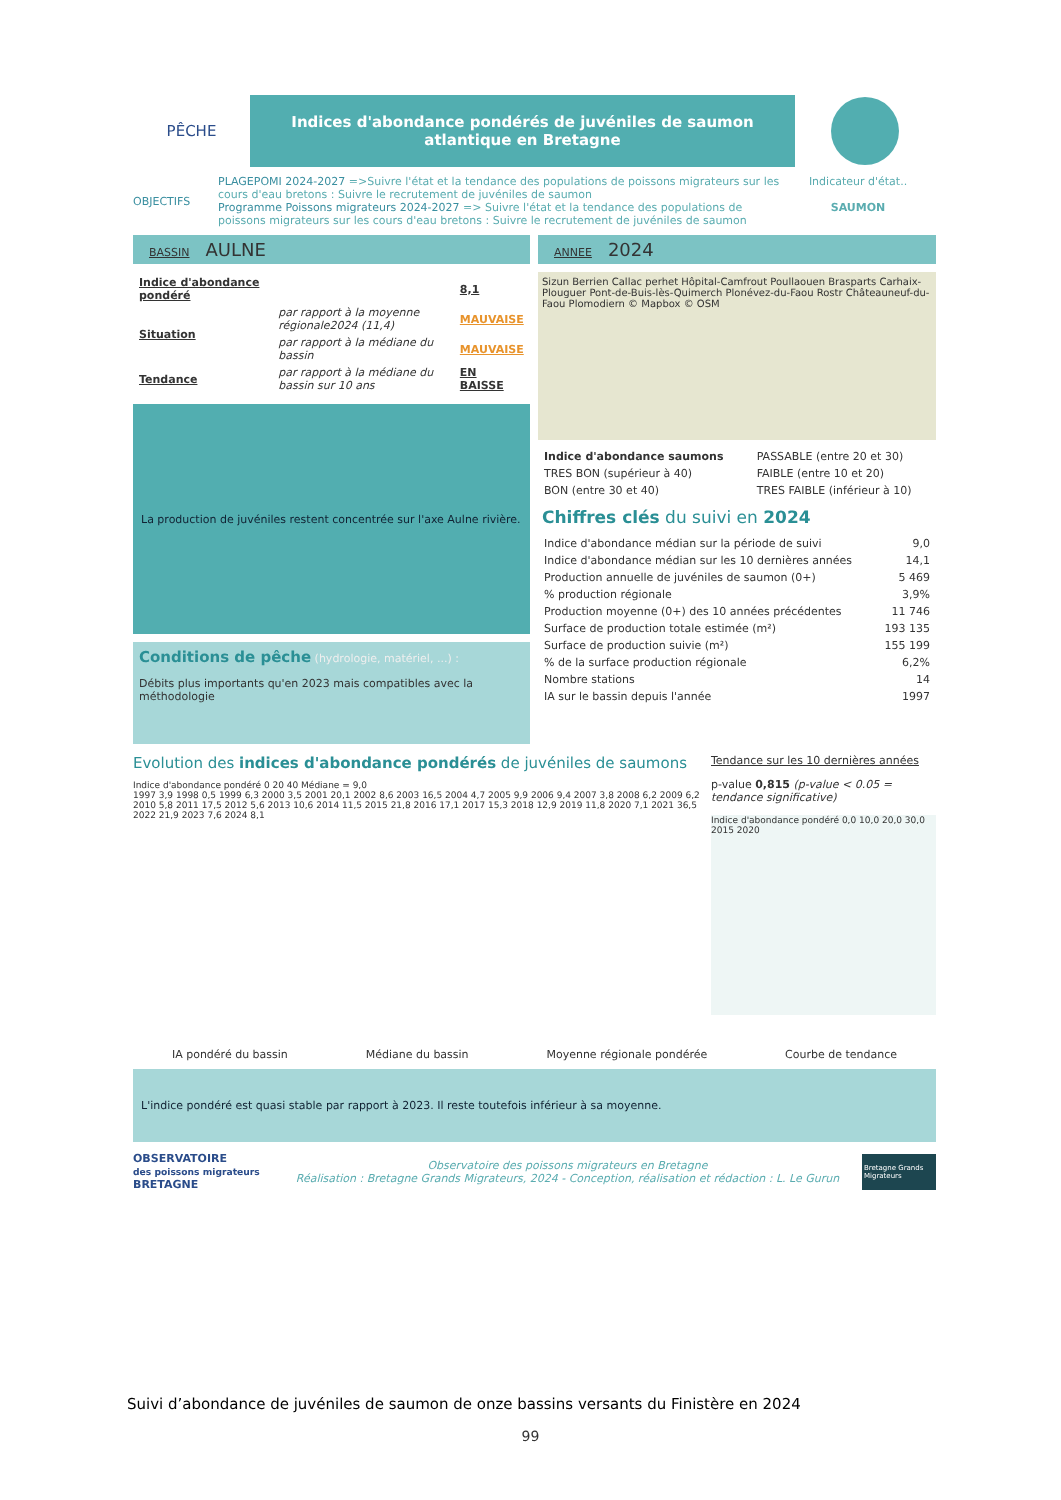PÊCHE
Indices d'abondance pondérés de juvéniles de saumon atlantique en Bretagne
OBJECTIFS
PLAGEPOMI 2024-2027 =>Suivre l'état et la tendance des populations de poissons migrateurs sur les cours d'eau bretons : Suivre le recrutement de juvéniles de saumon
Programme Poissons migrateurs 2024-2027 => Suivre l'état et la tendance des populations de poissons migrateurs sur les cours d'eau bretons : Suivre le recrutement de juvéniles de saumon
Indicateur d'état..
SAUMON
BASSIN AULNE
| Indice d'abondance pondéré | | 8,1 |
| Situation | par rapport à la moyenne régionale2024 (11,4) | MAUVAISE |
| | par rapport à la médiane du bassin | MAUVAISE |
| Tendance | par rapport à la médiane du bassin sur 10 ans | EN BAISSE |
La production de juvéniles restent concentrée sur l'axe Aulne rivière.
Conditions de pêche (hydrologie, matériel, ...) :
Débits plus importants qu'en 2023 mais compatibles avec la méthodologie
ANNEE 2024
Sizun Berrien Callac perhet Hôpital-Camfrout Poullaouen Brasparts Carhaix-Plouguer Pont-de-Buis-lès-Quimerch Plonévez-du-Faou Rostr Châteauneuf-du-Faou Plomodiern © Mapbox © OSM
| Indice d'abondance saumons | PASSABLE (entre 20 et 30) |
| TRES BON (supérieur à 40) | FAIBLE (entre 10 et 20) |
| BON (entre 30 et 40) | TRES FAIBLE (inférieur à 10) |
Chiffres clés du suivi en 2024
| Indice d'abondance médian sur la période de suivi | 9,0 |
| Indice d'abondance médian sur les 10 dernières années | 14,1 |
| Production annuelle de juvéniles de saumon (0+) | 5 469 |
| % production régionale | 3,9% |
| Production moyenne (0+) des 10 années précédentes | 11 746 |
| Surface de production totale estimée (m²) | 193 135 |
| Surface de production suivie (m²) | 155 199 |
| % de la surface production régionale | 6,2% |
| Nombre stations | 14 |
| IA sur le bassin depuis l'année | 1997 |
Evolution des indices d'abondance pondérés de juvéniles de saumons
Indice d'abondance pondéré 0 20 40 Médiane = 9,0
1997 3,9 1998 0,5 1999 6,3 2000 3,5 2001 20,1 2002 8,6 2003 16,5 2004 4,7 2005 9,9 2006 9,4 2007 3,8 2008 6,2 2009 6,2 2010 5,8 2011 17,5 2012 5,6 2013 10,6 2014 11,5 2015 21,8 2016 17,1 2017 15,3 2018 12,9 2019 11,8 2020 7,1 2021 36,5 2022 21,9 2023 7,6 2024 8,1
Tendance sur les 10 dernières années
p-value 0,815 (p-value < 0.05 = tendance significative)
Indice d'abondance pondéré 0,0 10,0 20,0 30,0 2015 2020
IA pondéré du bassin Médiane du bassin Moyenne régionale pondérée Courbe de tendance
L'indice pondéré est quasi stable par rapport à 2023. Il reste toutefois inférieur à sa moyenne.
OBSERVATOIRE
des poissons migrateurs
BRETAGNE
Observatoire des poissons migrateurs en Bretagne
Réalisation : Bretagne Grands Migrateurs, 2024 - Conception, réalisation et rédaction : L. Le Gurun
Bretagne Grands Migrateurs
Suivi d’abondance de juvéniles de saumon de onze bassins versants du Finistère en 2024
99